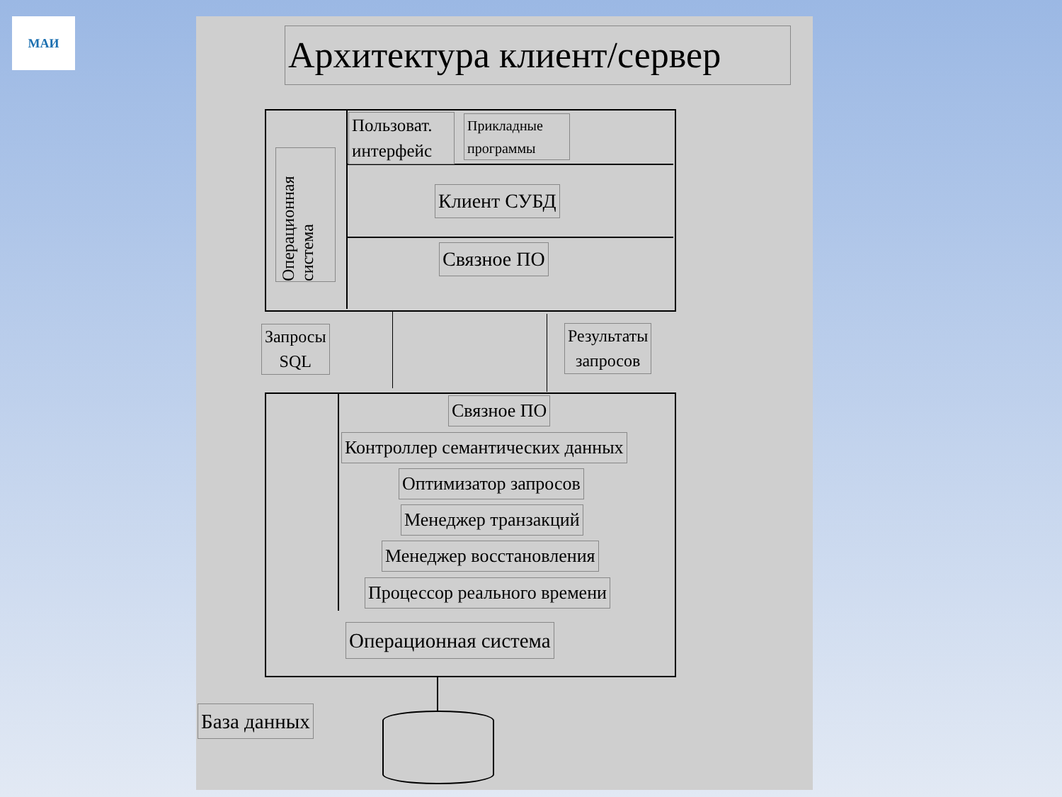МАИ
Архитектура клиент/сервер
Пользоват. интерфейс
Прикладные программы
Операционная система
Клиент СУБД
Связное ПО
Запросы
SQL
Результаты
запросов
Связное ПО
Контроллер семантических данных
Оптимизатор запросов
Менеджер транзакций
Менеджер восстановления
Процессор реального времени
Операционная система
База данных